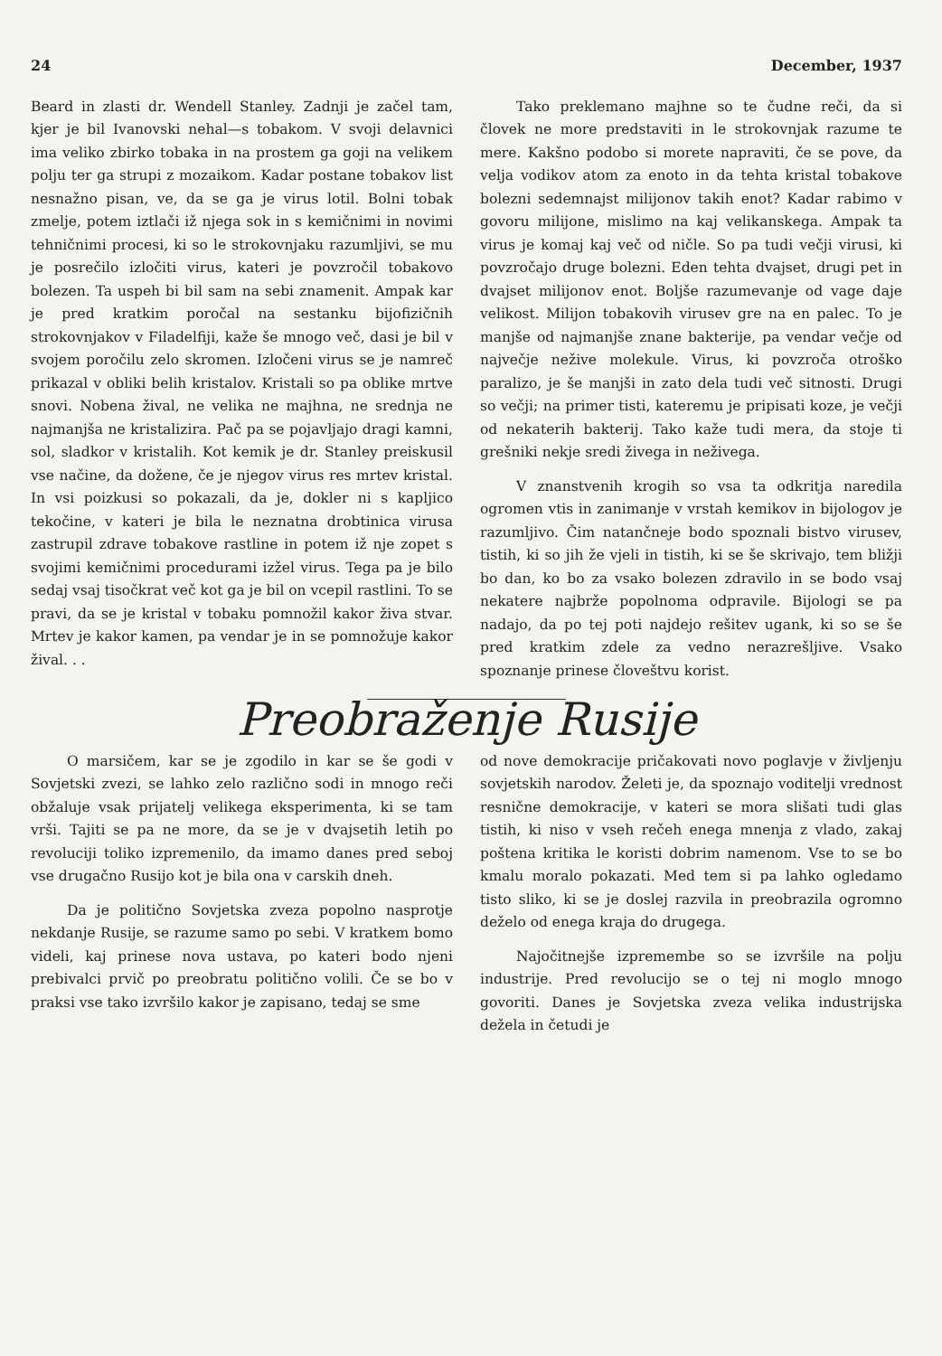24 December, 1937
Beard in zlasti dr. Wendell Stanley. Zadnji je začel tam, kjer je bil Ivanovski nehal—s tobakom. V svoji delavnici ima veliko zbirko tobaka in na prostem ga goji na velikem polju ter ga strupi z mozaikom. Kadar postane tobakov list nesnažno pisan, ve, da se ga je virus lotil. Bolni tobak zmelje, potem iztlači iž njega sok in s kemičnimi in novimi tehničnimi procesi, ki so le strokovnjaku razumljivi, se mu je posrečilo izločiti virus, kateri je povzročil tobakovo bolezen. Ta uspeh bi bil sam na sebi znamenit. Ampak kar je pred kratkim poročal na sestanku bijofizičnih strokovnjakov v Filadelfiji, kaže še mnogo več, dasi je bil v svojem poročilu zelo skromen. Izločeni virus se je namreč prikazal v obliki belih kristalov. Kristali so pa oblike mrtve snovi. Nobena žival, ne velika ne majhna, ne srednja ne najmanjša ne kristalizira. Pač pa se pojavljajo dragi kamni, sol, sladkor v kristalih. Kot kemik je dr. Stanley preiskusil vse načine, da dožene, če je njegov virus res mrtev kristal. In vsi poizkusi so pokazali, da je, dokler ni s kapljico tekočine, v kateri je bila le neznatna drobtinica virusa zastrupil zdrave tobakove rastline in potem iž nje zopet s svojimi kemičnimi procedurami izžel virus. Tega pa je bilo sedaj vsaj tisočkrat več kot ga je bil on vcepil rastlini. To se pravi, da se je kristal v tobaku pomnožil kakor živa stvar. Mrtev je kakor kamen, pa vendar je in se pomnožuje kakor žival. . .
Tako preklemano majhne so te čudne reči, da si človek ne more predstaviti in le strokovnjak razume te mere. Kakšno podobo si morete napraviti, če se pove, da velja vodikov atom za enoto in da tehta kristal tobakove bolezni sedemnajst milijonov takih enot? Kadar rabimo v govoru milijone, mislimo na kaj velikanskega. Ampak ta virus je komaj kaj več od ničle. So pa tudi večji virusi, ki povzročajo druge bolezni. Eden tehta dvajset, drugi pet in dvajset milijonov enot. Boljše razumevanje od vage daje velikost. Milijon tobakovih virusev gre na en palec. To je manjše od najmanjše znane bakterije, pa vendar večje od največje nežive molekule. Virus, ki povzroča otroško paralizo, je še manjši in zato dela tudi več sitnosti. Drugi so večji; na primer tisti, kateremu je pripisati koze, je večji od nekaterih bakterij. Tako kaže tudi mera, da stoje ti grešniki nekje sredi živega in neživega.
V znanstvenih krogih so vsa ta odkritja naredila ogromen vtis in zanimanje v vrstah kemikov in bijologov je razumljivo. Čim natančneje bodo spoznali bistvo virusev, tistih, ki so jih že vjeli in tistih, ki se še skrivajo, tem bližji bo dan, ko bo za vsako bolezen zdravilo in se bodo vsaj nekatere najbrže popolnoma odpravile. Bijologi se pa nadajo, da po tej poti najdejo rešitev ugank, ki so se še pred kratkim zdele za vedno nerazrešljive. Vsako spoznanje prinese človeštvu korist.
Preobraženje Rusije
O marsičem, kar se je zgodilo in kar se še godi v Sovjetski zvezi, se lahko zelo različno sodi in mnogo reči obžaluje vsak prijatelj velikega eksperimenta, ki se tam vrši. Tajiti se pa ne more, da se je v dvajsetih letih po revoluciji toliko izpremenilo, da imamo danes pred seboj vse drugačno Rusijo kot je bila ona v carskih dneh.
Da je politično Sovjetska zveza popolno nasprotje nekdanje Rusije, se razume samo po sebi. V kratkem bomo videli, kaj prinese nova ustava, po kateri bodo njeni prebivalci prvič po preobratu politično volili. Če se bo v praksi vse tako izvršilo kakor je zapisano, tedaj se sme
od nove demokracije pričakovati novo poglavje v življenju sovjetskih narodov. Želeti je, da spoznajo voditelji vrednost resnične demokracije, v kateri se mora slišati tudi glas tistih, ki niso v vseh rečeh enega mnenja z vlado, zakaj poštena kritika le koristi dobrim namenom. Vse to se bo kmalu moralo pokazati. Med tem si pa lahko ogledamo tisto sliko, ki se je doslej razvila in preobrazila ogromno deželo od enega kraja do drugega.
Najočitnejše izpremembe so se izvršile na polju industrije. Pred revolucijo se o tej ni moglo mnogo govoriti. Danes je Sovjetska zveza velika industrijska dežela in četudi je